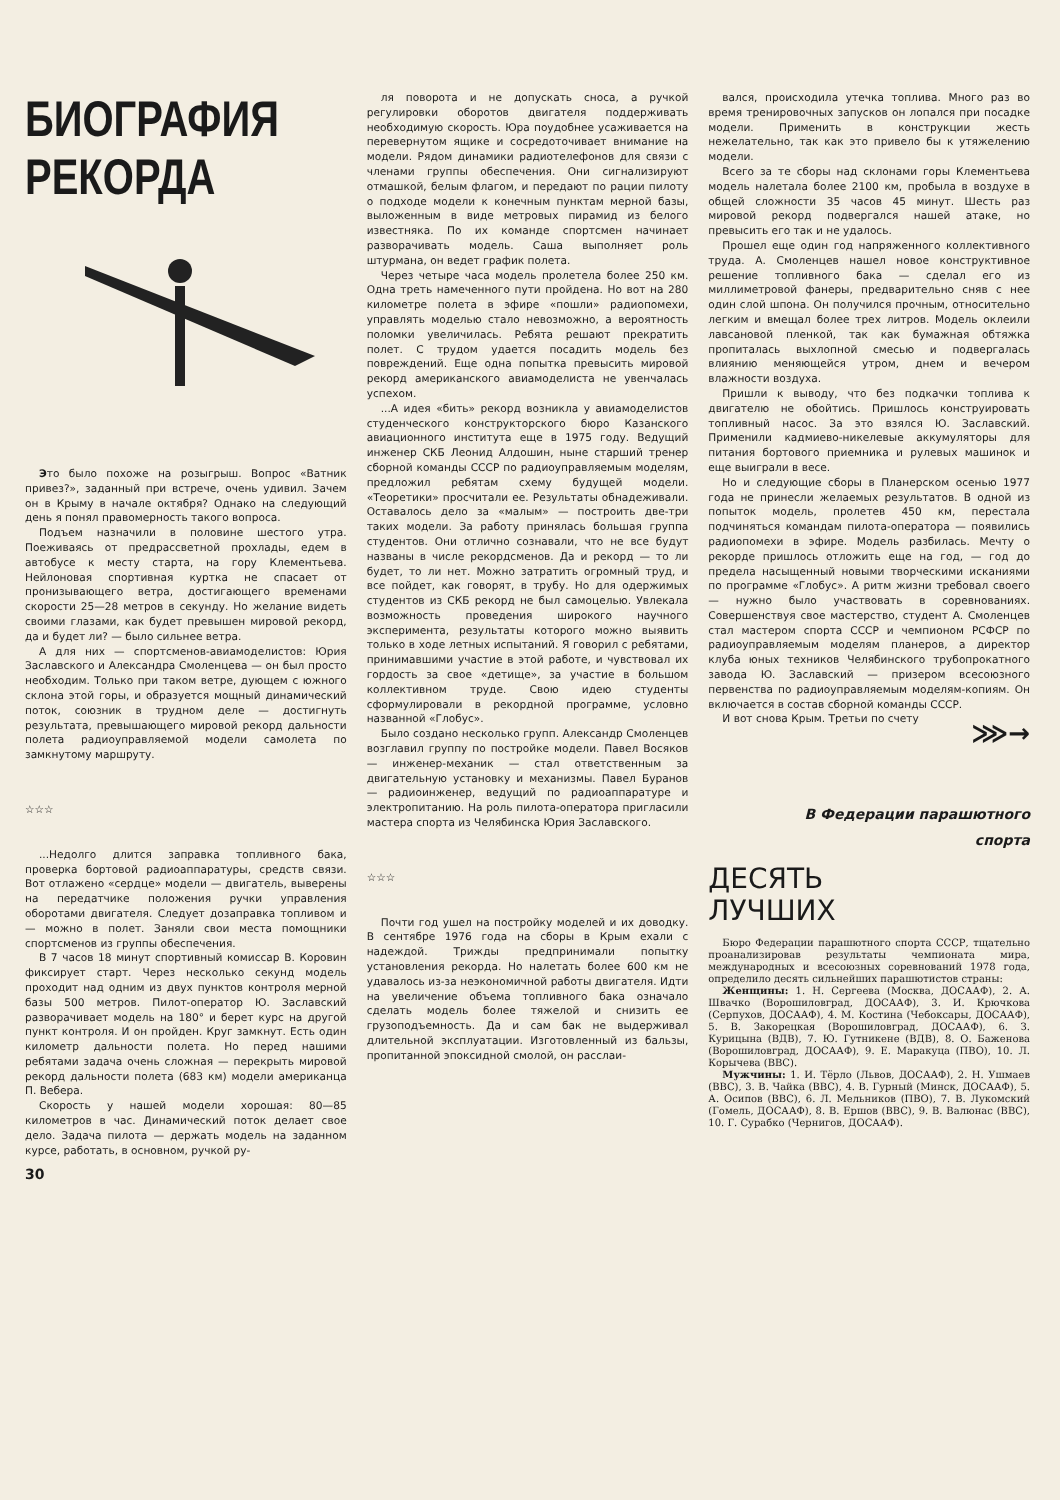БИОГРАФИЯ
РЕКОРДА
Это было похоже на розыгрыш. Вопрос «Ватник привез?», заданный при встрече, очень удивил. Зачем он в Крыму в начале октября? Однако на следующий день я понял правомерность такого вопроса.
Подъем назначили в половине шестого утра. Поеживаясь от предрассветной прохлады, едем в автобусе к месту старта, на гору Клементьева. Нейлоновая спортивная куртка не спасает от пронизывающего ветра, достигающего временами скорости 25—28 метров в секунду. Но желание видеть своими глазами, как будет превышен мировой рекорд, да и будет ли? — было сильнее ветра.
А для них — спортсменов-авиамоделистов: Юрия Заславского и Александра Смоленцева — он был просто необходим. Только при таком ветре, дующем с южного склона этой горы, и образуется мощный динамический поток, союзник в трудном деле — достигнуть результата, превышающего мировой рекорд дальности полета радиоуправляемой модели самолета по замкнутому маршруту.
☆☆☆
...Недолго длится заправка топливного бака, проверка бортовой радиоаппаратуры, средств связи. Вот отлажено «сердце» модели — двигатель, выверены на передатчике положения ручки управления оборотами двигателя. Следует дозаправка топливом и — можно в полет. Заняли свои места помощники спортсменов из группы обеспечения.
В 7 часов 18 минут спортивный комиссар В. Коровин фиксирует старт. Через несколько секунд модель проходит над одним из двух пунктов контроля мерной базы 500 метров. Пилот-оператор Ю. Заславский разворачивает модель на 180° и берет курс на другой пункт контроля. И он пройден. Круг замкнут. Есть один километр дальности полета. Но перед нашими ребятами задача очень сложная — перекрыть мировой рекорд дальности полета (683 км) модели американца П. Вебера.
Скорость у нашей модели хорошая: 80—85 километров в час. Динамический поток делает свое дело. Задача пилота — держать модель на заданном курсе, работать, в основном, ручкой ру-
30
ля поворота и не допускать сноса, а ручкой регулировки оборотов двигателя поддерживать необходимую скорость. Юра поудобнее усаживается на перевернутом ящике и сосредоточивает внимание на модели. Рядом динамики радиотелефонов для связи с членами группы обеспечения. Они сигнализируют отмашкой, белым флагом, и передают по рации пилоту о подходе модели к конечным пунктам мерной базы, выложенным в виде метровых пирамид из белого известняка. По их команде спортсмен начинает разворачивать модель. Саша выполняет роль штурмана, он ведет график полета.
Через четыре часа модель пролетела более 250 км. Одна треть намеченного пути пройдена. Но вот на 280 километре полета в эфире «пошли» радиопомехи, управлять моделью стало невозможно, а вероятность поломки увеличилась. Ребята решают прекратить полет. С трудом удается посадить модель без повреждений. Еще одна попытка превысить мировой рекорд американского авиамоделиста не увенчалась успехом.
...А идея «бить» рекорд возникла у авиамоделистов студенческого конструкторского бюро Казанского авиационного института еще в 1975 году. Ведущий инженер СКБ Леонид Алдошин, ныне старший тренер сборной команды СССР по радиоуправляемым моделям, предложил ребятам схему будущей модели. «Теоретики» просчитали ее. Результаты обнадеживали. Оставалось дело за «малым» — построить две-три таких модели. За работу принялась большая группа студентов. Они отлично сознавали, что не все будут названы в числе рекордсменов. Да и рекорд — то ли будет, то ли нет. Можно затратить огромный труд, и все пойдет, как говорят, в трубу. Но для одержимых студентов из СКБ рекорд не был самоцелью. Увлекала возможность проведения широкого научного эксперимента, результаты которого можно выявить только в ходе летных испытаний. Я говорил с ребятами, принимавшими участие в этой работе, и чувствовал их гордость за свое «детище», за участие в большом коллективном труде. Свою идею студенты сформулировали в рекордной программе, условно названной «Глобус».
Было создано несколько групп. Александр Смоленцев возглавил группу по постройке модели. Павел Восяков — инженер-механик — стал ответственным за двигательную установку и механизмы. Павел Буранов — радиоинженер, ведущий по радиоаппаратуре и электропитанию. На роль пилота-оператора пригласили мастера спорта из Челябинска Юрия Заславского.
☆☆☆
Почти год ушел на постройку моделей и их доводку. В сентябре 1976 года на сборы в Крым ехали с надеждой. Трижды предпринимали попытку установления рекорда. Но налетать более 600 км не удавалось из-за неэкономичной работы двигателя. Идти на увеличение объема топливного бака означало сделать модель более тяжелой и снизить ее грузоподъемность. Да и сам бак не выдерживал длительной эксплуатации. Изготовленный из бальзы, пропитанной эпоксидной смолой, он расслаи-
вался, происходила утечка топлива. Много раз во время тренировочных запусков он лопался при посадке модели. Применить в конструкции жесть нежелательно, так как это привело бы к утяжелению модели.
Всего за те сборы над склонами горы Клементьева модель налетала более 2100 км, пробыла в воздухе в общей сложности 35 часов 45 минут. Шесть раз мировой рекорд подвергался нашей атаке, но превысить его так и не удалось.
Прошел еще один год напряженного коллективного труда. А. Смоленцев нашел новое конструктивное решение топливного бака — сделал его из миллиметровой фанеры, предварительно сняв с нее один слой шпона. Он получился прочным, относительно легким и вмещал более трех литров. Модель оклеили лавсановой пленкой, так как бумажная обтяжка пропиталась выхлопной смесью и подвергалась влиянию меняющейся утром, днем и вечером влажности воздуха.
Пришли к выводу, что без подкачки топлива к двигателю не обойтись. Пришлось конструировать топливный насос. За это взялся Ю. Заславский. Применили кадмиево-никелевые аккумуляторы для питания бортового приемника и рулевых машинок и еще выиграли в весе.
Но и следующие сборы в Планерском осенью 1977 года не принесли желаемых результатов. В одной из попыток модель, пролетев 450 км, перестала подчиняться командам пилота-оператора — появились радиопомехи в эфире. Модель разбилась. Мечту о рекорде пришлось отложить еще на год, — год до предела насыщенный новыми творческими исканиями по программе «Глобус». А ритм жизни требовал своего — нужно было участвовать в соревнованиях. Совершенствуя свое мастерство, студент А. Смоленцев стал мастером спорта СССР и чемпионом РСФСР по радиоуправляемым моделям планеров, а директор клуба юных техников Челябинского трубопрокатного завода Ю. Заславский — призером всесоюзного первенства по радиоуправляемым моделям-копиям. Он включается в состав сборной команды СССР.
И вот снова Крым. Третьи по счету
⋙→
В Федерации парашютного
спорта
ДЕСЯТЬ
ЛУЧШИХ
Бюро Федерации парашютного спорта СССР, тщательно проанализировав результаты чемпионата мира, международных и всесоюзных соревнований 1978 года, определило десять сильнейших парашютистов страны:
Женщины: 1. Н. Сергеева (Москва, ДОСААФ), 2. А. Швачко (Ворошиловград, ДОСААФ), 3. И. Крючкова (Серпухов, ДОСААФ), 4. М. Костина (Чебоксары, ДОСААФ), 5. В. Закорецкая (Ворошиловград, ДОСААФ), 6. З. Курицына (ВДВ), 7. Ю. Гутникене (ВДВ), 8. О. Баженова (Ворошиловград, ДОСААФ), 9. Е. Маракуца (ПВО), 10. Л. Корычева (ВВС).
Мужчины: 1. И. Тёрло (Львов, ДОСААФ), 2. Н. Ушмаев (ВВС), 3. В. Чайка (ВВС), 4. В. Гурный (Минск, ДОСААФ), 5. А. Осипов (ВВС), 6. Л. Мельников (ПВО), 7. В. Лукомский (Гомель, ДОСААФ), 8. В. Ершов (ВВС), 9. В. Валюнас (ВВС), 10. Г. Сурабко (Чернигов, ДОСААФ).